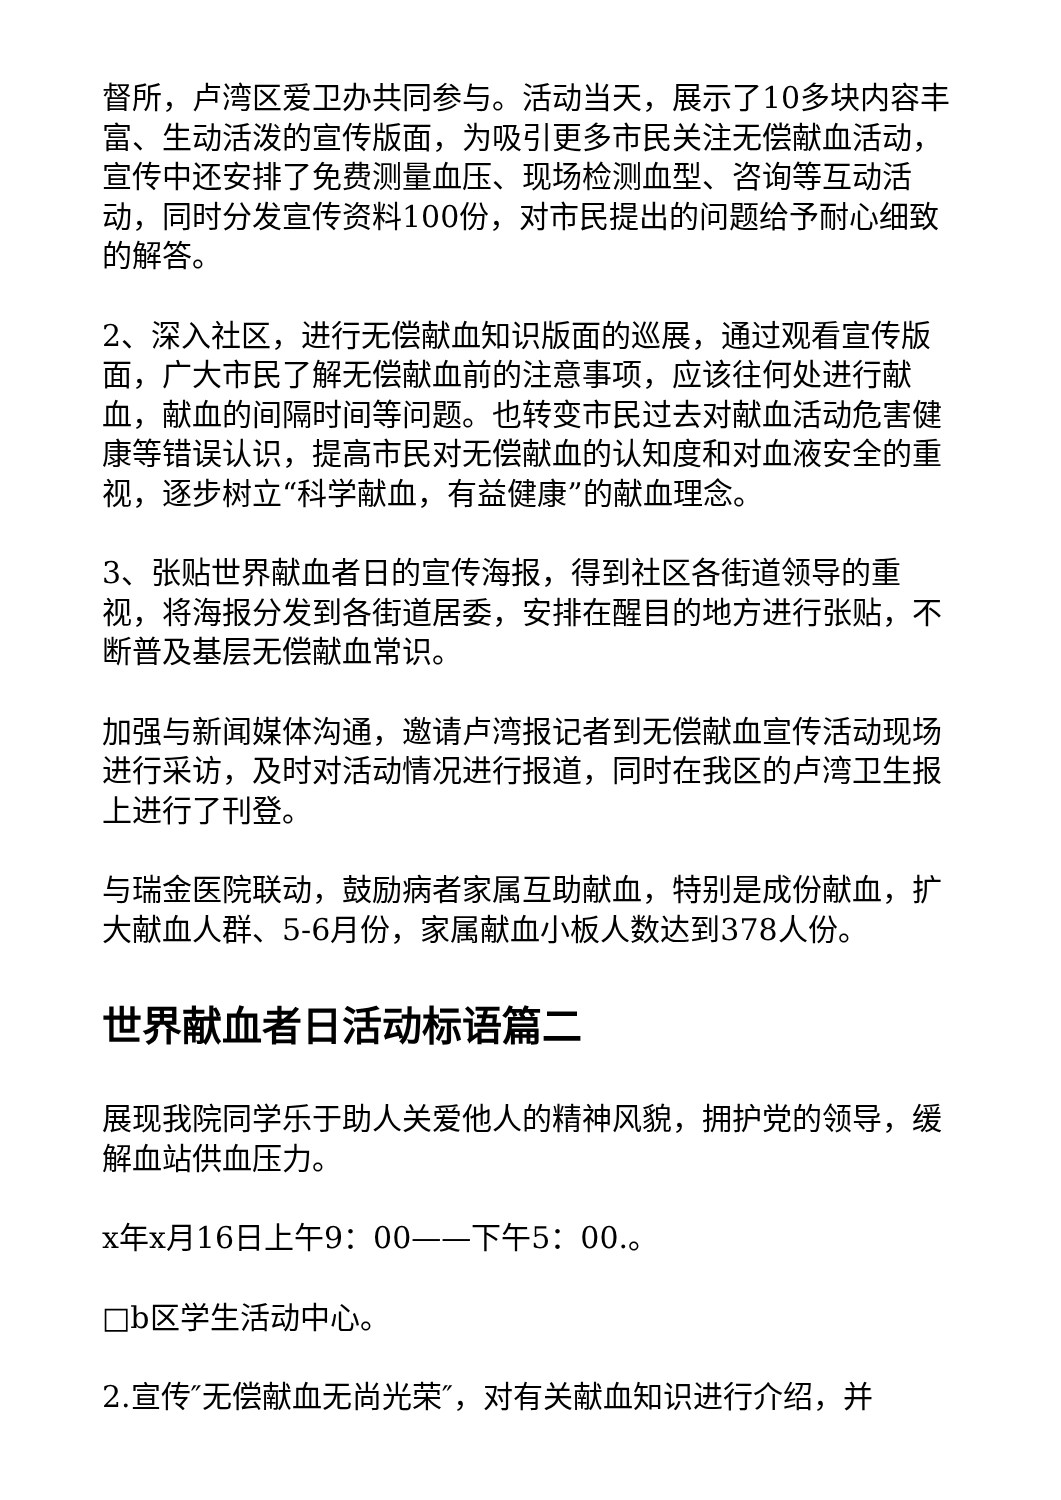督所，卢湾区爱卫办共同参与。活动当天，展示了10多块内容丰富、生动活泼的宣传版面，为吸引更多市民关注无偿献血活动，宣传中还安排了免费测量血压、现场检测血型、咨询等互动活动，同时分发宣传资料100份，对市民提出的问题给予耐心细致的解答。
2、深入社区，进行无偿献血知识版面的巡展，通过观看宣传版面，广大市民了解无偿献血前的注意事项，应该往何处进行献血，献血的间隔时间等问题。也转变市民过去对献血活动危害健康等错误认识，提高市民对无偿献血的认知度和对血液安全的重视，逐步树立“科学献血，有益健康”的献血理念。
3、张贴世界献血者日的宣传海报，得到社区各街道领导的重视，将海报分发到各街道居委，安排在醒目的地方进行张贴，不断普及基层无偿献血常识。
加强与新闻媒体沟通，邀请卢湾报记者到无偿献血宣传活动现场进行采访，及时对活动情况进行报道，同时在我区的卢湾卫生报上进行了刊登。
与瑞金医院联动，鼓励病者家属互助献血，特别是成份献血，扩大献血人群、5-6月份，家属献血小板人数达到378人份。
世界献血者日活动标语篇二
展现我院同学乐于助人关爱他人的精神风貌，拥护党的领导，缓解血站供血压力。
x年x月16日上午9：00——下午5：00.。
□b区学生活动中心。
2.宣传″无偿献血无尚光荣″，对有关献血知识进行介绍，并